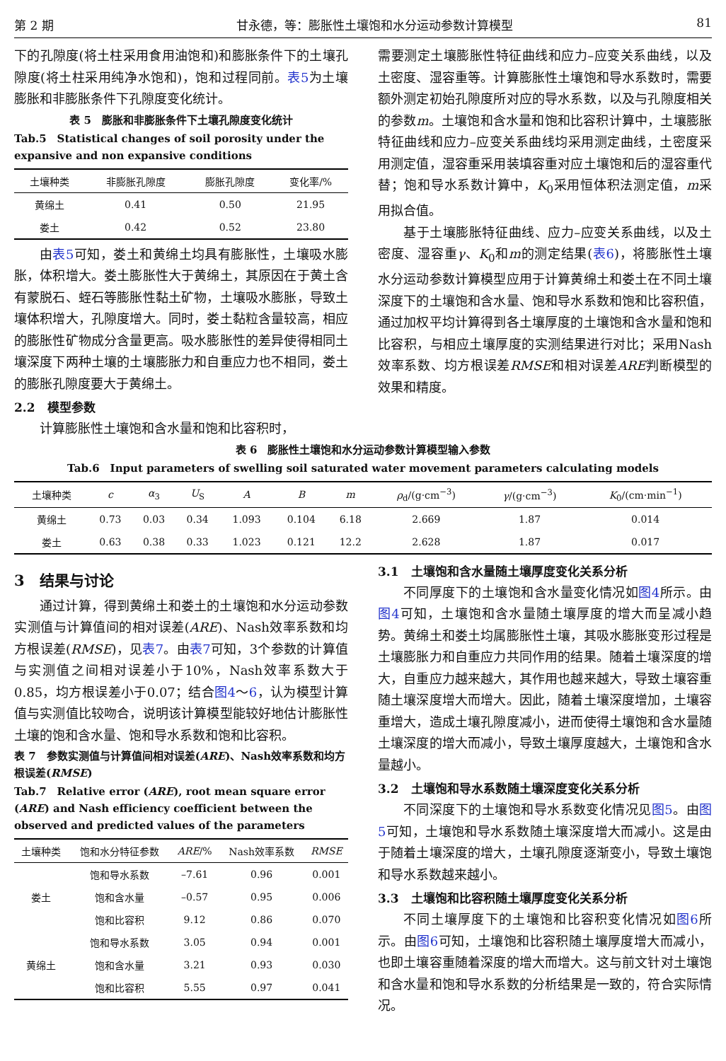第 2 期 甘永德，等：膨胀性土壤饱和水分运动参数计算模型 81
下的孔隙度(将土柱采用食用油饱和)和膨胀条件下的土壤孔隙度(将土柱采用纯净水饱和)，饱和过程同前。表5为土壤膨胀和非膨胀条件下孔隙度变化统计。
表 5　膨胀和非膨胀条件下土壤孔隙度变化统计
Tab.5　Statistical changes of soil porosity under the expansive and non expansive conditions
| 土壤种类 | 非膨胀孔隙度 | 膨胀孔隙度 | 变化率/% |
| --- | --- | --- | --- |
| 黄绵土 | 0.41 | 0.50 | 21.95 |
| 娄土 | 0.42 | 0.52 | 23.80 |
由表5可知，娄土和黄绵土均具有膨胀性，土壤吸水膨胀，体积增大。娄土膨胀性大于黄绵土，其原因在于黄土含有蒙脱石、蛭石等膨胀性黏土矿物，土壤吸水膨胀，导致土壤体积增大，孔隙度增大。同时，娄土黏粒含量较高，相应的膨胀性矿物成分含量更高。吸水膨胀性的差异使得相同土壤深度下两种土壤的土壤膨胀力和自重应力也不相同，娄土的膨胀孔隙度要大于黄绵土。
2.2　模型参数
计算膨胀性土壤饱和含水量和饱和比容积时，
需要测定土壤膨胀性特征曲线和应力–应变关系曲线，以及土密度、湿容重等。计算膨胀性土壤饱和导水系数时，需要额外测定初始孔隙度所对应的导水系数，以及与孔隙度相关的参数m。土壤饱和含水量和饱和比容积计算中，土壤膨胀特征曲线和应力–应变关系曲线均采用测定曲线，土密度采用测定值，湿容重采用装填容重对应土壤饱和后的湿容重代替；饱和导水系数计算中，K<sub>0</sub>采用恒体积法测定值，m采用拟合值。
基于土壤膨胀特征曲线、应力–应变关系曲线，以及土密度、湿容重γ、K<sub>0</sub>和m的测定结果(表6)，将膨胀性土壤水分运动参数计算模型应用于计算黄绵土和娄土在不同土壤深度下的土壤饱和含水量、饱和导水系数和饱和比容积值，通过加权平均计算得到各土壤厚度的土壤饱和含水量和饱和比容积，与相应土壤厚度的实测结果进行对比；采用Nash效率系数、均方根误差RMSE和相对误差ARE判断模型的效果和精度。
表 6　膨胀性土壤饱和水分运动参数计算模型输入参数
Tab.6　Input parameters of swelling soil saturated water movement parameters calculating models
| 土壤种类 | c | α<sub>3</sub> | U<sub>S</sub> | A | B | m | ρ<sub>d</sub>/(g·cm<sup>−3</sup>) | γ /(g·cm<sup>−3</sup>) | K<sub>0</sub>/(cm·min<sup>−1</sup>) |
| --- | --- | --- | --- | --- | --- | --- | --- | --- | --- |
| 黄绵土 | 0.73 | 0.03 | 0.34 | 1.093 | 0.104 | 6.18 | 2.669 | 1.87 | 0.014 |
| 娄土 | 0.63 | 0.38 | 0.33 | 1.023 | 0.121 | 12.2 | 2.628 | 1.87 | 0.017 |
3　结果与讨论
通过计算，得到黄绵土和娄土的土壤饱和水分运动参数实测值与计算值间的相对误差(ARE)、Nash效率系数和均方根误差(RMSE)，见表7。由表7可知，3个参数的计算值与实测值之间相对误差小于10%，Nash效率系数大于0.85，均方根误差小于0.07；结合图4～6，认为模型计算值与实测值比较吻合，说明该计算模型能较好地估计膨胀性土壤的饱和含水量、饱和导水系数和饱和比容积。
表 7　参数实测值与计算值间相对误差(ARE)、Nash效率系数和均方根误差(RMSE)
Tab.7　Relative error (ARE), root mean square error (ARE) and Nash efficiency coefficient between the observed and predicted values of the parameters
| 土壤种类 | 饱和水分特征参数 | ARE /% | Nash效率系数 | RMSE |
| --- | --- | --- | --- | --- |
| 娄土 | 饱和导水系数 | –7.61 | 0.96 | 0.001 |
| | 饱和含水量 | –0.57 | 0.95 | 0.006 |
| | 饱和比容积 | 9.12 | 0.86 | 0.070 |
| 黄绵土 | 饱和导水系数 | 3.05 | 0.94 | 0.001 |
| | 饱和含水量 | 3.21 | 0.93 | 0.030 |
| | 饱和比容积 | 5.55 | 0.97 | 0.041 |
3.1　土壤饱和含水量随土壤厚度变化关系分析
不同厚度下的土壤饱和含水量变化情况如图4所示。由图4可知，土壤饱和含水量随土壤厚度的增大而呈减小趋势。黄绵土和娄土均属膨胀性土壤，其吸水膨胀变形过程是土壤膨胀力和自重应力共同作用的结果。随着土壤深度的增大，自重应力越来越大，其作用也越来越大，导致土壤容重随土壤深度增大而增大。因此，随着土壤深度增加，土壤容重增大，造成土壤孔隙度减小，进而使得土壤饱和含水量随土壤深度的增大而减小，导致土壤厚度越大，土壤饱和含水量越小。
3.2　土壤饱和导水系数随土壤深度变化关系分析
不同深度下的土壤饱和导水系数变化情况见图5。由图5可知，土壤饱和导水系数随土壤深度增大而减小。这是由于随着土壤深度的增大，土壤孔隙度逐渐变小，导致土壤饱和导水系数越来越小。
3.3　土壤饱和比容积随土壤厚度变化关系分析
不同土壤厚度下的土壤饱和比容积变化情况如图6所示。由图6可知，土壤饱和比容积随土壤厚度增大而减小，也即土壤容重随着深度的增大而增大。这与前文针对土壤饱和含水量和饱和导水系数的分析结果是一致的，符合实际情况。